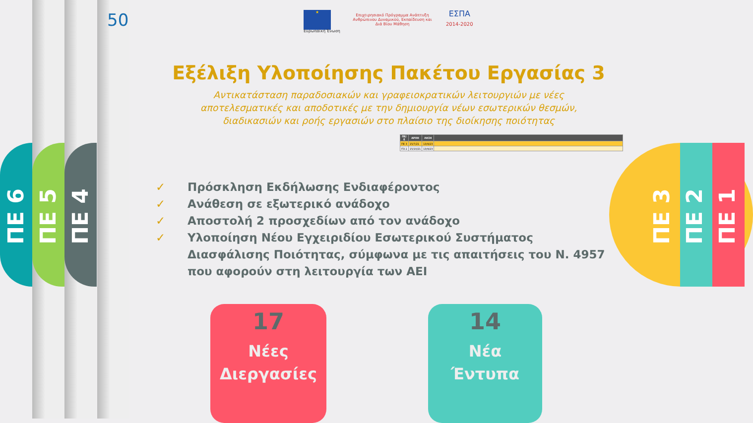ΠΕ 6
ΠΕ 5
ΠΕ 4
ΠΕ 3
ΠΕ 2
ΠΕ 1
50 ★
Ευρωπαϊκή Ένωση
Επιχειρησιακό Πρόγραμμα Ανάπτυξη Ανθρώπινου Δυναμικού, Εκπαίδευση και Διά Βίου Μάθηση
ΕΣΠΑ
2014-2020
Εξέλιξη Υλοποίησης Πακέτου Εργασίας 3
Αντικατάσταση παραδοσιακών και γραφειοκρατικών λειτουργιών με νέες αποτελεσματικές και αποδοτικές με την δημιουργία νέων εσωτερικών θεσμών, διαδικασιών και ροής εργασιών στο πλαίσιο της διοίκησης ποιότητας
| ΠΕ/Ε | ΑΡΧΗ | ΛΗΞΗ | |
| --- | --- | --- | --- |
| ΠΕ 3 | 15/7/21 | 13/9/23 | |
| Π3.1 | 15/10/21 | 13/9/23 | |
✓ Πρόσκληση Εκδήλωσης Ενδιαφέροντος
✓ Ανάθεση σε εξωτερικό ανάδοχο
✓ Αποστολή 2 προσχεδίων από τον ανάδοχο
✓ Υλοποίηση Νέου Εγχειριδίου Εσωτερικού Συστήματος Διασφάλισης Ποιότητας, σύμφωνα με τις απαιτήσεις του Ν. 4957 που αφορούν στη λειτουργία των ΑΕΙ
17
Νέες
Διεργασίες
14
Νέα
Έντυπα